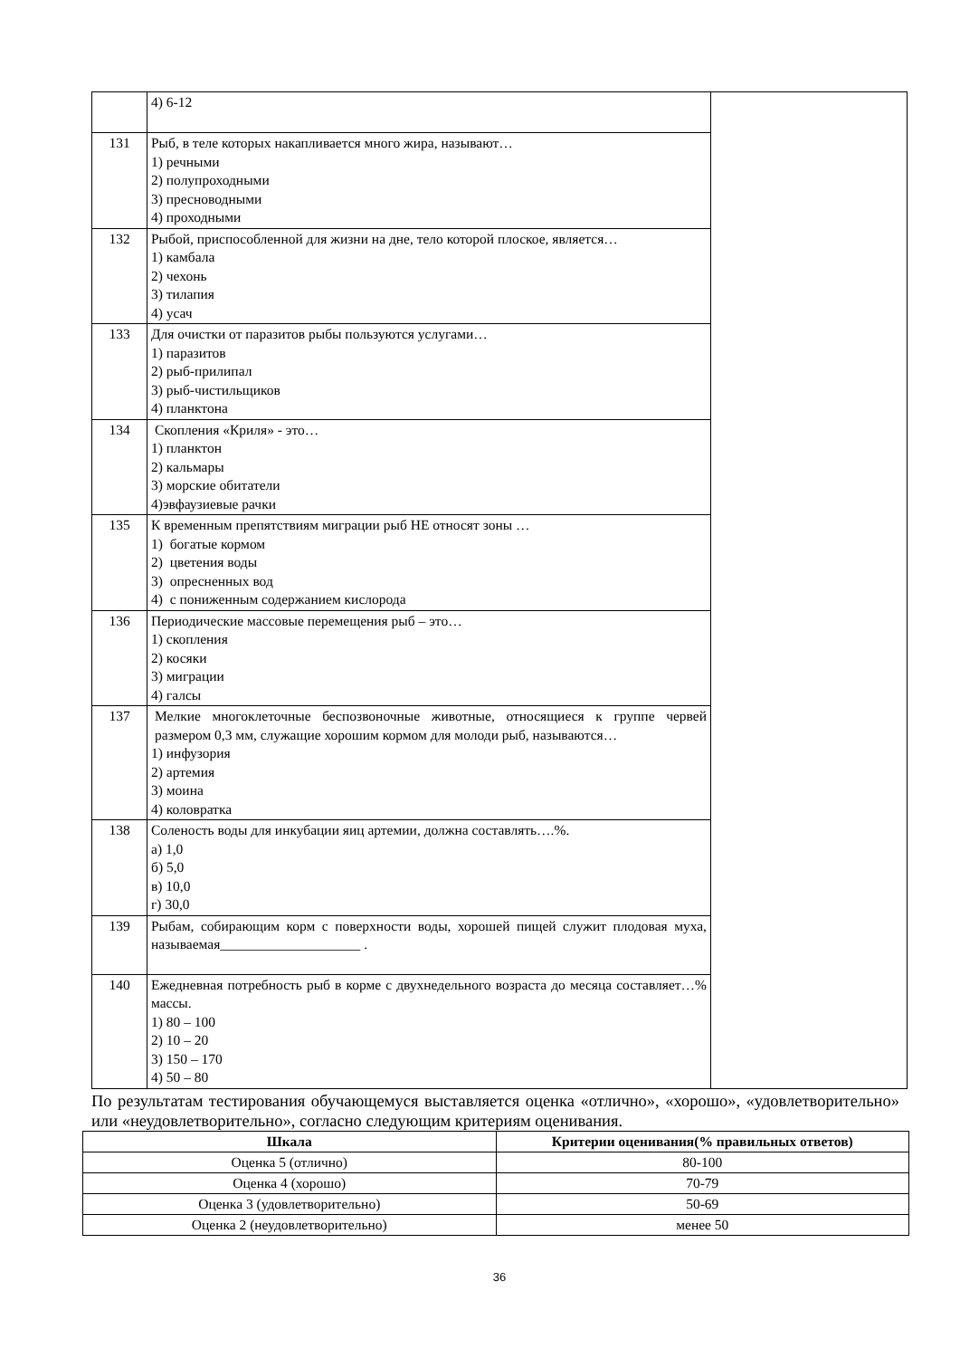| | 4) 6-12 | |
| 131 | Рыб, в теле которых накапливается много жира, называют… 1) речными 2) полупроходными 3) пресноводными 4) проходными | |
| 132 | Рыбой, приспособленной для жизни на дне, тело которой плоское, является… 1) камбала 2) чехонь 3) тилапия 4) усач | |
| 133 | Для очистки от паразитов рыбы пользуются услугами… 1) паразитов 2) рыб-прилипал 3) рыб-чистильщиков 4) планктона | |
| 134 | Скопления «Криля» - это… 1) планктон 2) кальмары 3) морские обитатели 4)эвфаузиевые рачки | |
| 135 | К временным препятствиям миграции рыб НЕ относят зоны … 1) богатые кормом 2) цветения воды 3) опресненных вод 4) с пониженным содержанием кислорода | |
| 136 | Периодические массовые перемещения рыб – это… 1) скопления 2) косяки 3) миграции 4) галсы | |
| 137 | Мелкие многоклеточные беспозвоночные животные, относящиеся к группе червей размером 0,3 мм, служащие хорошим кормом для молоди рыб, называются… 1) инфузория 2) артемия 3) моина 4) коловратка | |
| 138 | Соленость воды для инкубации яиц артемии, должна составлять….%. а) 1,0 б) 5,0 в) 10,0 г) 30,0 | |
| 139 | Рыбам, собирающим корм с поверхности воды, хорошей пищей служит плодовая муха, называемая____________________ . | |
| 140 | Ежедневная потребность рыб в корме с двухнедельного возраста до месяца составляет…% массы. 1) 80 – 100 2) 10 – 20 3) 150 – 170 4) 50 – 80 | |
По результатам тестирования обучающемуся выставляется оценка «отлично», «хорошо», «удовлетворительно» или «неудовлетворительно», согласно следующим критериям оценивания.
| Шкала | Критерии оценивания(% правильных ответов) |
| --- | --- |
| Оценка 5 (отлично) | 80-100 |
| Оценка 4 (хорошо) | 70-79 |
| Оценка 3 (удовлетворительно) | 50-69 |
| Оценка 2 (неудовлетворительно) | менее 50 |
36